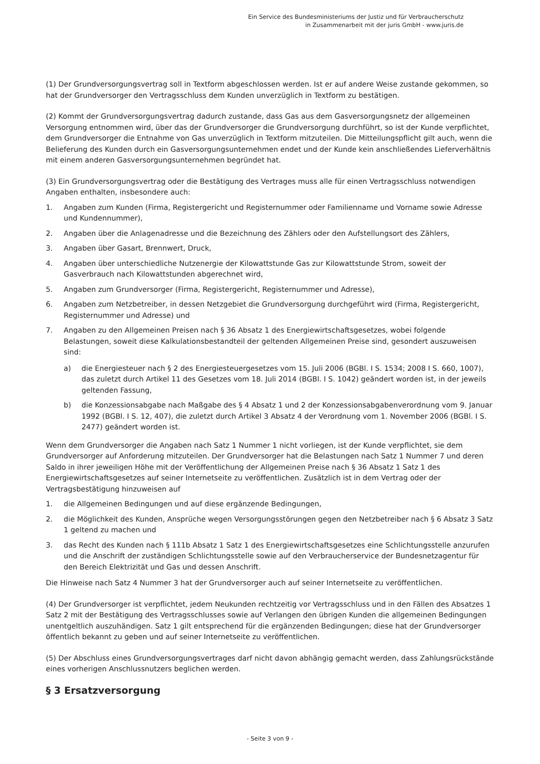Ein Service des Bundesministeriums der Justiz und für Verbraucherschutz
in Zusammenarbeit mit der juris GmbH - www.juris.de
(1) Der Grundversorgungsvertrag soll in Textform abgeschlossen werden. Ist er auf andere Weise zustande gekommen, so hat der Grundversorger den Vertragsschluss dem Kunden unverzüglich in Textform zu bestätigen.
(2) Kommt der Grundversorgungsvertrag dadurch zustande, dass Gas aus dem Gasversorgungsnetz der allgemeinen Versorgung entnommen wird, über das der Grundversorger die Grundversorgung durchführt, so ist der Kunde verpflichtet, dem Grundversorger die Entnahme von Gas unverzüglich in Textform mitzuteilen. Die Mitteilungspflicht gilt auch, wenn die Belieferung des Kunden durch ein Gasversorgungsunternehmen endet und der Kunde kein anschließendes Lieferverhältnis mit einem anderen Gasversorgungsunternehmen begründet hat.
(3) Ein Grundversorgungsvertrag oder die Bestätigung des Vertrages muss alle für einen Vertragsschluss notwendigen Angaben enthalten, insbesondere auch:
1. Angaben zum Kunden (Firma, Registergericht und Registernummer oder Familienname und Vorname sowie Adresse und Kundennummer),
2. Angaben über die Anlagenadresse und die Bezeichnung des Zählers oder den Aufstellungsort des Zählers,
3. Angaben über Gasart, Brennwert, Druck,
4. Angaben über unterschiedliche Nutzenergie der Kilowattstunde Gas zur Kilowattstunde Strom, soweit der Gasverbrauch nach Kilowattstunden abgerechnet wird,
5. Angaben zum Grundversorger (Firma, Registergericht, Registernummer und Adresse),
6. Angaben zum Netzbetreiber, in dessen Netzgebiet die Grundversorgung durchgeführt wird (Firma, Registergericht, Registernummer und Adresse) und
7. Angaben zu den Allgemeinen Preisen nach § 36 Absatz 1 des Energiewirtschaftsgesetzes, wobei folgende Belastungen, soweit diese Kalkulationsbestandteil der geltenden Allgemeinen Preise sind, gesondert auszuweisen sind:
a) die Energiesteuer nach § 2 des Energiesteuergesetzes vom 15. Juli 2006 (BGBl. I S. 1534; 2008 I S. 660, 1007), das zuletzt durch Artikel 11 des Gesetzes vom 18. Juli 2014 (BGBl. I S. 1042) geändert worden ist, in der jeweils geltenden Fassung,
b) die Konzessionsabgabe nach Maßgabe des § 4 Absatz 1 und 2 der Konzessionsabgabenverordnung vom 9. Januar 1992 (BGBl. I S. 12, 407), die zuletzt durch Artikel 3 Absatz 4 der Verordnung vom 1. November 2006 (BGBl. I S. 2477) geändert worden ist.
Wenn dem Grundversorger die Angaben nach Satz 1 Nummer 1 nicht vorliegen, ist der Kunde verpflichtet, sie dem Grundversorger auf Anforderung mitzuteilen. Der Grundversorger hat die Belastungen nach Satz 1 Nummer 7 und deren Saldo in ihrer jeweiligen Höhe mit der Veröffentlichung der Allgemeinen Preise nach § 36 Absatz 1 Satz 1 des Energiewirtschaftsgesetzes auf seiner Internetseite zu veröffentlichen. Zusätzlich ist in dem Vertrag oder der Vertragsbestätigung hinzuweisen auf
1. die Allgemeinen Bedingungen und auf diese ergänzende Bedingungen,
2. die Möglichkeit des Kunden, Ansprüche wegen Versorgungsstörungen gegen den Netzbetreiber nach § 6 Absatz 3 Satz 1 geltend zu machen und
3. das Recht des Kunden nach § 111b Absatz 1 Satz 1 des Energiewirtschaftsgesetzes eine Schlichtungsstelle anzurufen und die Anschrift der zuständigen Schlichtungsstelle sowie auf den Verbraucherservice der Bundesnetzagentur für den Bereich Elektrizität und Gas und dessen Anschrift.
Die Hinweise nach Satz 4 Nummer 3 hat der Grundversorger auch auf seiner Internetseite zu veröffentlichen.
(4) Der Grundversorger ist verpflichtet, jedem Neukunden rechtzeitig vor Vertragsschluss und in den Fällen des Absatzes 1 Satz 2 mit der Bestätigung des Vertragsschlusses sowie auf Verlangen den übrigen Kunden die allgemeinen Bedingungen unentgeltlich auszuhändigen. Satz 1 gilt entsprechend für die ergänzenden Bedingungen; diese hat der Grundversorger öffentlich bekannt zu geben und auf seiner Internetseite zu veröffentlichen.
(5) Der Abschluss eines Grundversorgungsvertrages darf nicht davon abhängig gemacht werden, dass Zahlungsrückstände eines vorherigen Anschlussnutzers beglichen werden.
§ 3 Ersatzversorgung
- Seite 3 von 9 -